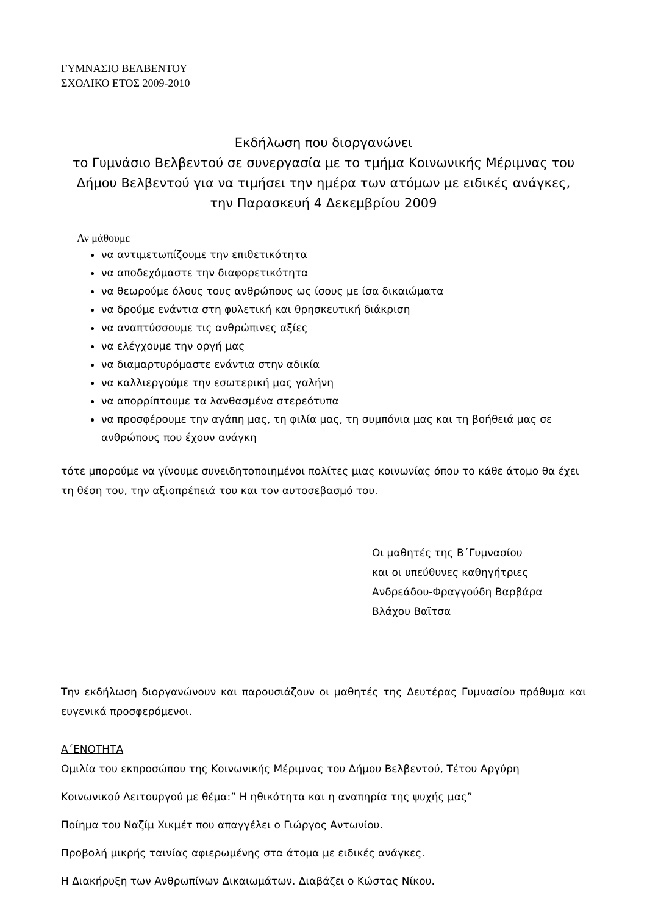ΓΥΜΝΑΣΙΟ ΒΕΛΒΕΝΤΟΥ
ΣΧΟΛΙΚΟ ΕΤΟΣ 2009-2010
Εκδήλωση που διοργανώνει
το Γυμνάσιο Βελβεντού σε συνεργασία με το τμήμα Κοινωνικής Μέριμνας του Δήμου Βελβεντού για να τιμήσει την ημέρα των ατόμων με ειδικές ανάγκες,
την Παρασκευή 4 Δεκεμβρίου 2009
Αν μάθουμε
να αντιμετωπίζουμε την επιθετικότητα
να αποδεχόμαστε την διαφορετικότητα
να θεωρούμε όλους τους ανθρώπους ως ίσους με ίσα δικαιώματα
να δρούμε ενάντια στη φυλετική και θρησκευτική διάκριση
να αναπτύσσουμε τις ανθρώπινες αξίες
να ελέγχουμε την οργή μας
να διαμαρτυρόμαστε ενάντια στην αδικία
να καλλιεργούμε την εσωτερική μας γαλήνη
να απορρίπτουμε τα λανθασμένα στερεότυπα
να προσφέρουμε την αγάπη μας, τη φιλία μας, τη συμπόνια μας και τη βοήθειά μας σε ανθρώπους που έχουν ανάγκη
τότε μπορούμε να γίνουμε συνειδητοποιημένοι πολίτες μιας κοινωνίας όπου το κάθε άτομο θα έχει τη θέση του, την αξιοπρέπειά του και τον αυτοσεβασμό του.
Οι μαθητές της Β΄Γυμνασίου
και οι υπεύθυνες καθηγήτριες
Ανδρεάδου-Φραγγούδη Βαρβάρα
Βλάχου Βαϊτσα
Την εκδήλωση διοργανώνουν και παρουσιάζουν οι μαθητές της Δευτέρας Γυμνασίου πρόθυμα και ευγενικά προσφερόμενοι.
Α΄ΕΝΟΤΗΤΑ
Ομιλία του εκπροσώπου της Κοινωνικής Μέριμνας του Δήμου Βελβεντού, Τέτου Αργύρη
Κοινωνικού Λειτουργού με θέμα:” Η ηθικότητα και η αναπηρία της ψυχής μας”
Ποίημα του Ναζίμ Χικμέτ που απαγγέλει ο Γιώργος Αντωνίου.
Προβολή μικρής ταινίας αφιερωμένης στα άτομα με ειδικές ανάγκες.
Η Διακήρυξη των Ανθρωπίνων Δικαιωμάτων. Διαβάζει ο Κώστας Νίκου.